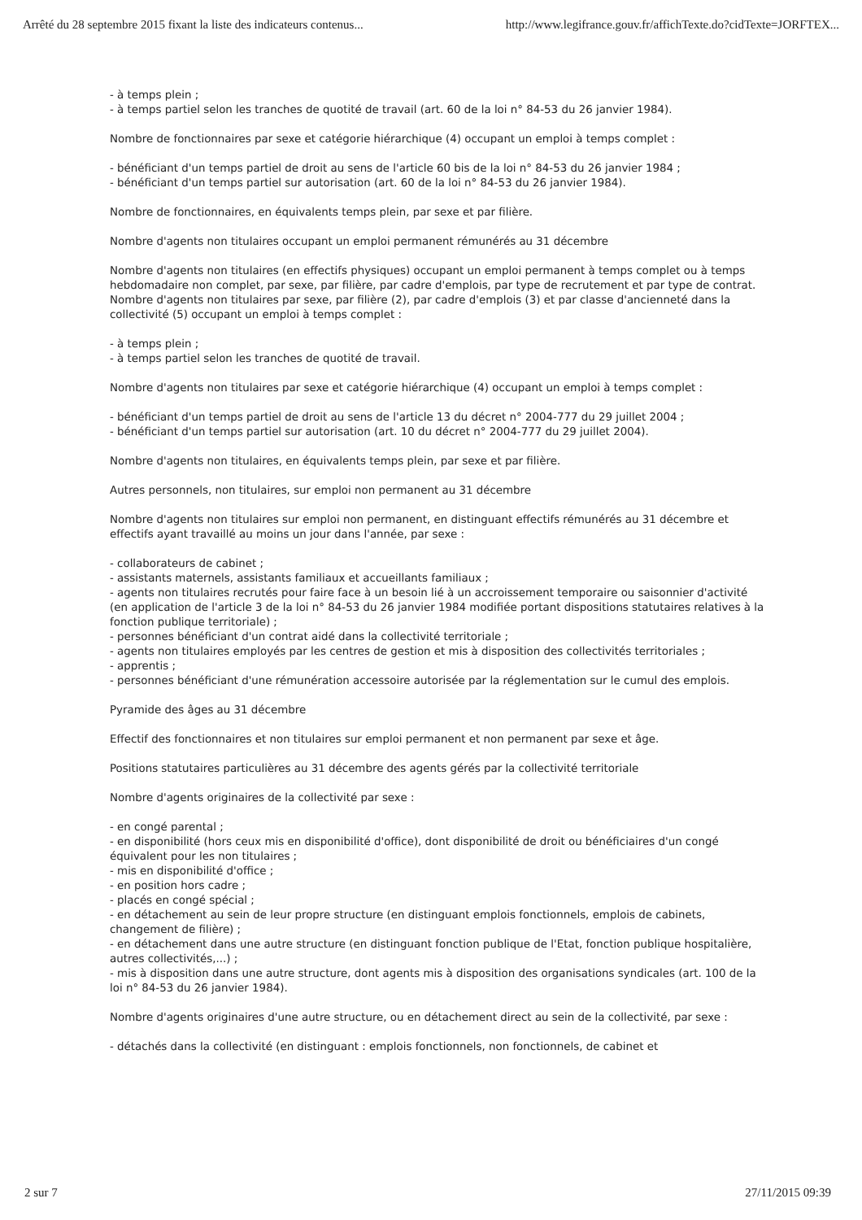Arrêté du 28 septembre 2015 fixant la liste des indicateurs contenus... http://www.legifrance.gouv.fr/affichTexte.do?cidTexte=JORFTEX...
- à temps plein ;
- à temps partiel selon les tranches de quotité de travail (art. 60 de la loi n° 84-53 du 26 janvier 1984).
Nombre de fonctionnaires par sexe et catégorie hiérarchique (4) occupant un emploi à temps complet :
- bénéficiant d'un temps partiel de droit au sens de l'article 60 bis de la loi n° 84-53 du 26 janvier 1984 ;
- bénéficiant d'un temps partiel sur autorisation (art. 60 de la loi n° 84-53 du 26 janvier 1984).
Nombre de fonctionnaires, en équivalents temps plein, par sexe et par filière.
Nombre d'agents non titulaires occupant un emploi permanent rémunérés au 31 décembre
Nombre d'agents non titulaires (en effectifs physiques) occupant un emploi permanent à temps complet ou à temps hebdomadaire non complet, par sexe, par filière, par cadre d'emplois, par type de recrutement et par type de contrat.
Nombre d'agents non titulaires par sexe, par filière (2), par cadre d'emplois (3) et par classe d'ancienneté dans la collectivité (5) occupant un emploi à temps complet :
- à temps plein ;
- à temps partiel selon les tranches de quotité de travail.
Nombre d'agents non titulaires par sexe et catégorie hiérarchique (4) occupant un emploi à temps complet :
- bénéficiant d'un temps partiel de droit au sens de l'article 13 du décret n° 2004-777 du 29 juillet 2004 ;
- bénéficiant d'un temps partiel sur autorisation (art. 10 du décret n° 2004-777 du 29 juillet 2004).
Nombre d'agents non titulaires, en équivalents temps plein, par sexe et par filière.
Autres personnels, non titulaires, sur emploi non permanent au 31 décembre
Nombre d'agents non titulaires sur emploi non permanent, en distinguant effectifs rémunérés au 31 décembre et effectifs ayant travaillé au moins un jour dans l'année, par sexe :
- collaborateurs de cabinet ;
- assistants maternels, assistants familiaux et accueillants familiaux ;
- agents non titulaires recrutés pour faire face à un besoin lié à un accroissement temporaire ou saisonnier d'activité (en application de l'article 3 de la loi n° 84-53 du 26 janvier 1984 modifiée portant dispositions statutaires relatives à la fonction publique territoriale) ;
- personnes bénéficiant d'un contrat aidé dans la collectivité territoriale ;
- agents non titulaires employés par les centres de gestion et mis à disposition des collectivités territoriales ;
- apprentis ;
- personnes bénéficiant d'une rémunération accessoire autorisée par la réglementation sur le cumul des emplois.
Pyramide des âges au 31 décembre
Effectif des fonctionnaires et non titulaires sur emploi permanent et non permanent par sexe et âge.
Positions statutaires particulières au 31 décembre des agents gérés par la collectivité territoriale
Nombre d'agents originaires de la collectivité par sexe :
- en congé parental ;
- en disponibilité (hors ceux mis en disponibilité d'office), dont disponibilité de droit ou bénéficiaires d'un congé équivalent pour les non titulaires ;
- mis en disponibilité d'office ;
- en position hors cadre ;
- placés en congé spécial ;
- en détachement au sein de leur propre structure (en distinguant emplois fonctionnels, emplois de cabinets, changement de filière) ;
- en détachement dans une autre structure (en distinguant fonction publique de l'Etat, fonction publique hospitalière, autres collectivités,...) ;
- mis à disposition dans une autre structure, dont agents mis à disposition des organisations syndicales (art. 100 de la loi n° 84-53 du 26 janvier 1984).
Nombre d'agents originaires d'une autre structure, ou en détachement direct au sein de la collectivité, par sexe :
- détachés dans la collectivité (en distinguant : emplois fonctionnels, non fonctionnels, de cabinet et
2 sur 7 27/11/2015 09:39